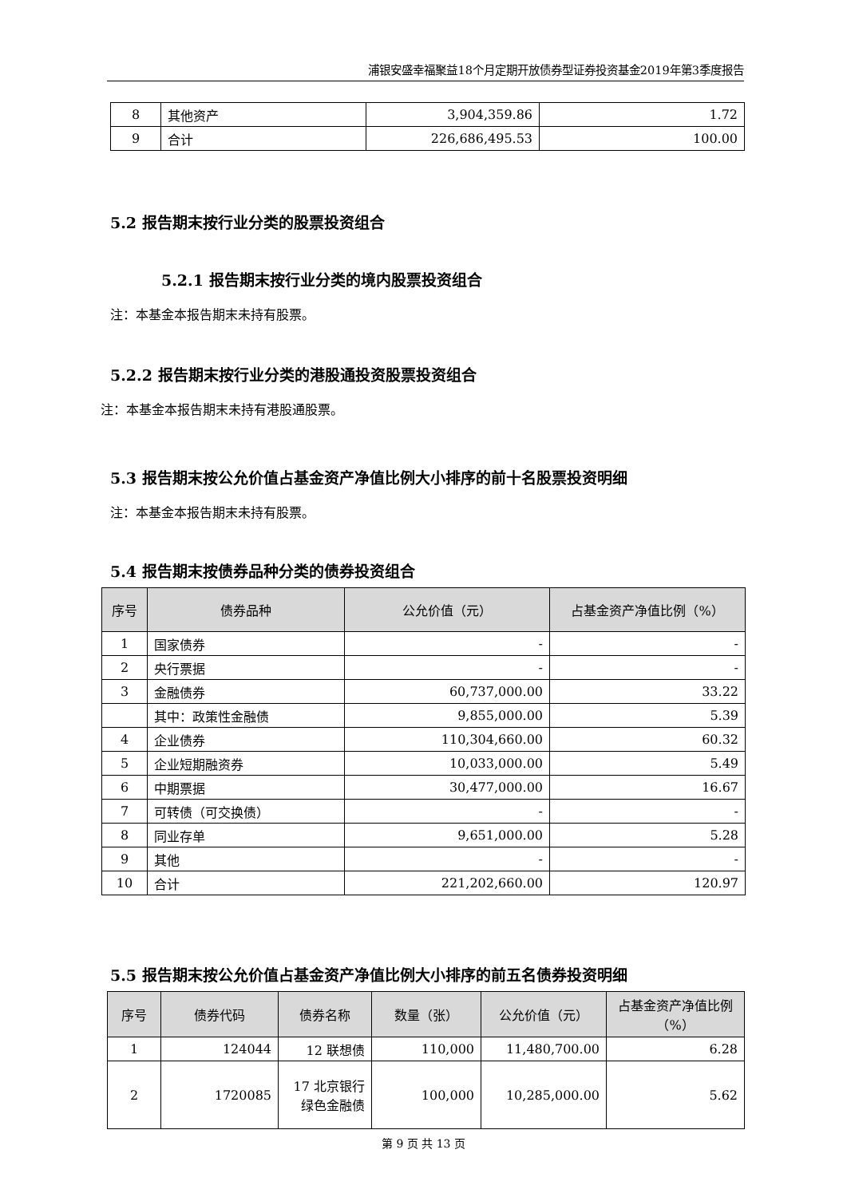浦银安盛幸福聚益18个月定期开放债券型证券投资基金2019年第3季度报告
| 8 | 其他资产 | 3,904,359.86 | 1.72 |
| 9 | 合计 | 226,686,495.53 | 100.00 |
5.2 报告期末按行业分类的股票投资组合
5.2.1 报告期末按行业分类的境内股票投资组合
注：本基金本报告期末未持有股票。
5.2.2 报告期末按行业分类的港股通投资股票投资组合
注：本基金本报告期末未持有港股通股票。
5.3 报告期末按公允价值占基金资产净值比例大小排序的前十名股票投资明细
注：本基金本报告期末未持有股票。
5.4 报告期末按债券品种分类的债券投资组合
| 序号 | 债券品种 | 公允价值（元） | 占基金资产净值比例（%） |
| --- | --- | --- | --- |
| 1 | 国家债券 | - | - |
| 2 | 央行票据 | - | - |
| 3 | 金融债券 | 60,737,000.00 | 33.22 |
| | 其中：政策性金融债 | 9,855,000.00 | 5.39 |
| 4 | 企业债券 | 110,304,660.00 | 60.32 |
| 5 | 企业短期融资券 | 10,033,000.00 | 5.49 |
| 6 | 中期票据 | 30,477,000.00 | 16.67 |
| 7 | 可转债（可交换债） | - | - |
| 8 | 同业存单 | 9,651,000.00 | 5.28 |
| 9 | 其他 | - | - |
| 10 | 合计 | 221,202,660.00 | 120.97 |
5.5 报告期末按公允价值占基金资产净值比例大小排序的前五名债券投资明细
| 序号 | 债券代码 | 债券名称 | 数量（张） | 公允价值（元） | 占基金资产净值比例（%） |
| --- | --- | --- | --- | --- | --- |
| 1 | 124044 | 12 联想债 | 110,000 | 11,480,700.00 | 6.28 |
| 2 | 1720085 | 17 北京银行绿色金融债 | 100,000 | 10,285,000.00 | 5.62 |
第 9 页 共 13 页